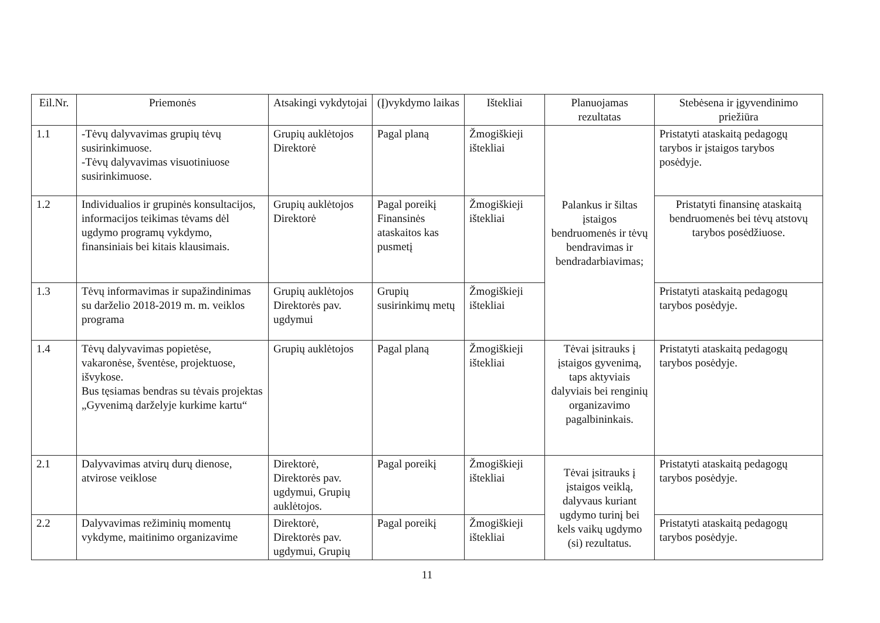| Eil.Nr. | Priemonės | Atsakingi vykdytojai | (Į)vykdymo laikas | Ištekliai | Planuojamas rezultatas | Stebėsena ir įgyvendinimo priežiūra |
| --- | --- | --- | --- | --- | --- | --- |
| 1.1 | -Tėvų dalyvavimas grupių tėvų susirinkimuose. -Tėvų dalyvavimas visuotiniuose susirinkimuose. | Grupių auklėtojos Direktorė | Pagal planą | Žmogiškieji ištekliai | Palankus ir šiltas įstaigos bendruomenės ir tėvų bendravimas ir bendradarbiavimas; | Pristatyti ataskaitą pedagogų tarybos ir įstaigos tarybos posėdyje. |
| 1.2 | Individualios ir grupinės konsultacijos, informacijos teikimas tėvams dėl ugdymo programų vykdymo, finansiniais bei kitais klausimais. | Grupių auklėtojos Direktorė | Pagal poreikį Finansinės ataskaitos kas pusmetį | Žmogiškieji ištekliai | | Pristatyti finansinę ataskaitą bendruomenės bei tėvų atstovų tarybos posėdžiuose. |
| 1.3 | Tėvų informavimas ir supažindinimas su darželio 2018-2019 m. m. veiklos programa | Grupių auklėtojos Direktorės pav. ugdymui | Grupių susirinkimų metų | Žmogiškieji ištekliai | | Pristatyti ataskaitą pedagogų tarybos posėdyje. |
| 1.4 | Tėvų dalyvavimas popietėse, vakaronėse, šventėse, projektuose, išvykose. Bus tęsiamas bendras su tėvais projektas „Gyvenimą darželyje kurkime kartu“ | Grupių auklėtojos | Pagal planą | Žmogiškieji ištekliai | Tėvai įsitrauks į įstaigos gyvenimą, taps aktyviais dalyviais bei renginių organizavimo pagalbininkais. | Pristatyti ataskaitą pedagogų tarybos posėdyje. |
| 2.1 | Dalyvavimas atvirų durų dienose, atvirose veiklose | Direktorė, Direktorės pav. ugdymui, Grupių auklėtojos. | Pagal poreikį | Žmogiškieji ištekliai | Tėvai įsitrauks į įstaigos veiklą, dalyvaus kuriant ugdymo turinį bei kels vaikų ugdymo (si) rezultatus. | Pristatyti ataskaitą pedagogų tarybos posėdyje. |
| 2.2 | Dalyvavimas režiminių momentų vykdyme, maitinimo organizavime | Direktorė, Direktorės pav. ugdymui, Grupių | Pagal poreikį | Žmogiškieji ištekliai | | Pristatyti ataskaitą pedagogų tarybos posėdyje. |
11